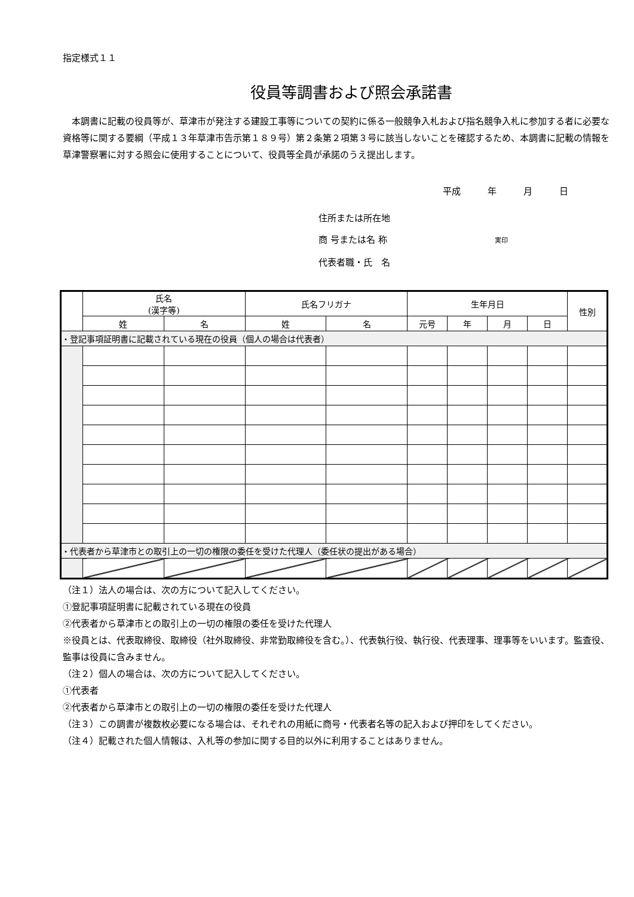指定様式１１
役員等調書および照会承諾書
　本調書に記載の役員等が、草津市が発注する建設工事等についての契約に係る一般競争入札および指名競争入札に参加する者に必要な資格等に関する要綱（平成１３年草津市告示第１８９号）第２条第２項第３号に該当しないことを確認するため、本調書に記載の情報を草津警察署に対する照会に使用することについて、役員等全員が承諾のうえ提出します。
平成　　　年　　　月　　　日
住所または所在地
商 号または名 称　　　　　　　　　　　　実印
代表者職・氏　名
| | 氏名 (漢字等) | | 氏名フリガナ | | 生年月日 | | | | 性別 |
| --- | --- | --- | --- | --- | --- | --- | --- | --- | --- |
| | 姓 | 名 | 姓 | 名 | 元号 | 年 | 月 | 日 | |
| ・登記事項証明書に記載されている現在の役員（個人の場合は代表者） | | | | | | | | | |
| ・代表者から草津市との取引上の一切の権限の委任を受けた代理人（委任状の提出がある場合） | | | | | | | | | |
（注１）法人の場合は、次の方について記入してください。
①登記事項証明書に記載されている現在の役員
②代表者から草津市との取引上の一切の権限の委任を受けた代理人
※役員とは、代表取締役、取締役（社外取締役、非常勤取締役を含む。）、代表執行役、執行役、代表理事、理事等をいいます。監査役、監事は役員に含みません。
（注２）個人の場合は、次の方について記入してください。
①代表者
②代表者から草津市との取引上の一切の権限の委任を受けた代理人
（注３）この調書が複数枚必要になる場合は、それぞれの用紙に商号・代表者名等の記入および押印をしてください。
（注４）記載された個人情報は、入札等の参加に関する目的以外に利用することはありません。